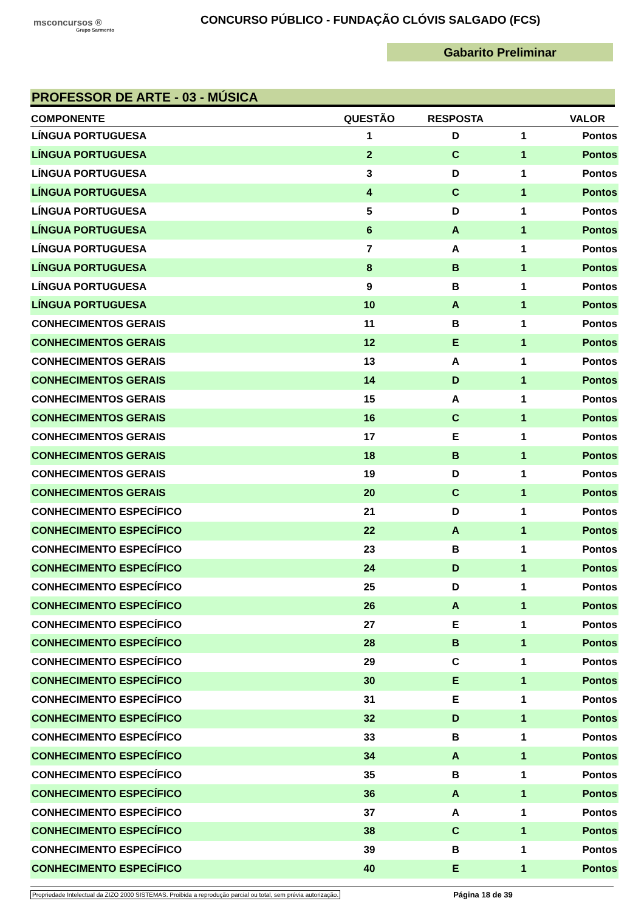msconcursos ®
Grupo Sarmento
CONCURSO PÚBLICO - FUNDAÇÃO CLÓVIS SALGADO (FCS)
Gabarito Preliminar
PROFESSOR DE ARTE - 03 - MÚSICA
| COMPONENTE | QUESTÃO | RESPOSTA | VALOR | |
| --- | --- | --- | --- | --- |
| LÍNGUA PORTUGUESA | 1 | D | 1 | Pontos |
| LÍNGUA PORTUGUESA | 2 | C | 1 | Pontos |
| LÍNGUA PORTUGUESA | 3 | D | 1 | Pontos |
| LÍNGUA PORTUGUESA | 4 | C | 1 | Pontos |
| LÍNGUA PORTUGUESA | 5 | D | 1 | Pontos |
| LÍNGUA PORTUGUESA | 6 | A | 1 | Pontos |
| LÍNGUA PORTUGUESA | 7 | A | 1 | Pontos |
| LÍNGUA PORTUGUESA | 8 | B | 1 | Pontos |
| LÍNGUA PORTUGUESA | 9 | B | 1 | Pontos |
| LÍNGUA PORTUGUESA | 10 | A | 1 | Pontos |
| CONHECIMENTOS GERAIS | 11 | B | 1 | Pontos |
| CONHECIMENTOS GERAIS | 12 | E | 1 | Pontos |
| CONHECIMENTOS GERAIS | 13 | A | 1 | Pontos |
| CONHECIMENTOS GERAIS | 14 | D | 1 | Pontos |
| CONHECIMENTOS GERAIS | 15 | A | 1 | Pontos |
| CONHECIMENTOS GERAIS | 16 | C | 1 | Pontos |
| CONHECIMENTOS GERAIS | 17 | E | 1 | Pontos |
| CONHECIMENTOS GERAIS | 18 | B | 1 | Pontos |
| CONHECIMENTOS GERAIS | 19 | D | 1 | Pontos |
| CONHECIMENTOS GERAIS | 20 | C | 1 | Pontos |
| CONHECIMENTO ESPECÍFICO | 21 | D | 1 | Pontos |
| CONHECIMENTO ESPECÍFICO | 22 | A | 1 | Pontos |
| CONHECIMENTO ESPECÍFICO | 23 | B | 1 | Pontos |
| CONHECIMENTO ESPECÍFICO | 24 | D | 1 | Pontos |
| CONHECIMENTO ESPECÍFICO | 25 | D | 1 | Pontos |
| CONHECIMENTO ESPECÍFICO | 26 | A | 1 | Pontos |
| CONHECIMENTO ESPECÍFICO | 27 | E | 1 | Pontos |
| CONHECIMENTO ESPECÍFICO | 28 | B | 1 | Pontos |
| CONHECIMENTO ESPECÍFICO | 29 | C | 1 | Pontos |
| CONHECIMENTO ESPECÍFICO | 30 | E | 1 | Pontos |
| CONHECIMENTO ESPECÍFICO | 31 | E | 1 | Pontos |
| CONHECIMENTO ESPECÍFICO | 32 | D | 1 | Pontos |
| CONHECIMENTO ESPECÍFICO | 33 | B | 1 | Pontos |
| CONHECIMENTO ESPECÍFICO | 34 | A | 1 | Pontos |
| CONHECIMENTO ESPECÍFICO | 35 | B | 1 | Pontos |
| CONHECIMENTO ESPECÍFICO | 36 | A | 1 | Pontos |
| CONHECIMENTO ESPECÍFICO | 37 | A | 1 | Pontos |
| CONHECIMENTO ESPECÍFICO | 38 | C | 1 | Pontos |
| CONHECIMENTO ESPECÍFICO | 39 | B | 1 | Pontos |
| CONHECIMENTO ESPECÍFICO | 40 | E | 1 | Pontos |
Propriedade Intelectual da ZIZO 2000 SISTEMAS. Proibida a reprodução parcial ou total, sem prévia autorização. Página 18 de 39